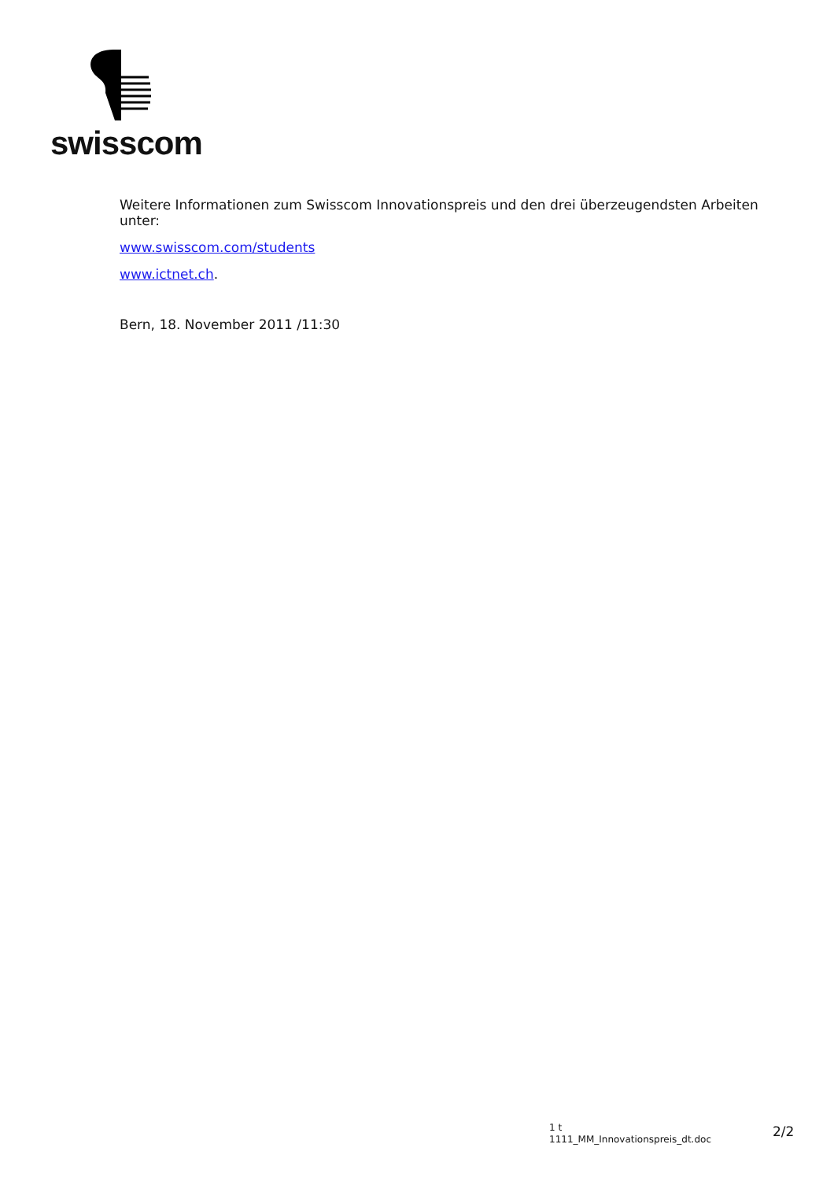swisscom
Weitere Informationen zum Swisscom Innovationspreis und den drei überzeugendsten Arbeiten unter:
www.swisscom.com/students
www.ictnet.ch.
Bern, 18. November 2011 /11:30
1 t
1111_MM_Innovationspreis_dt.doc
2/2